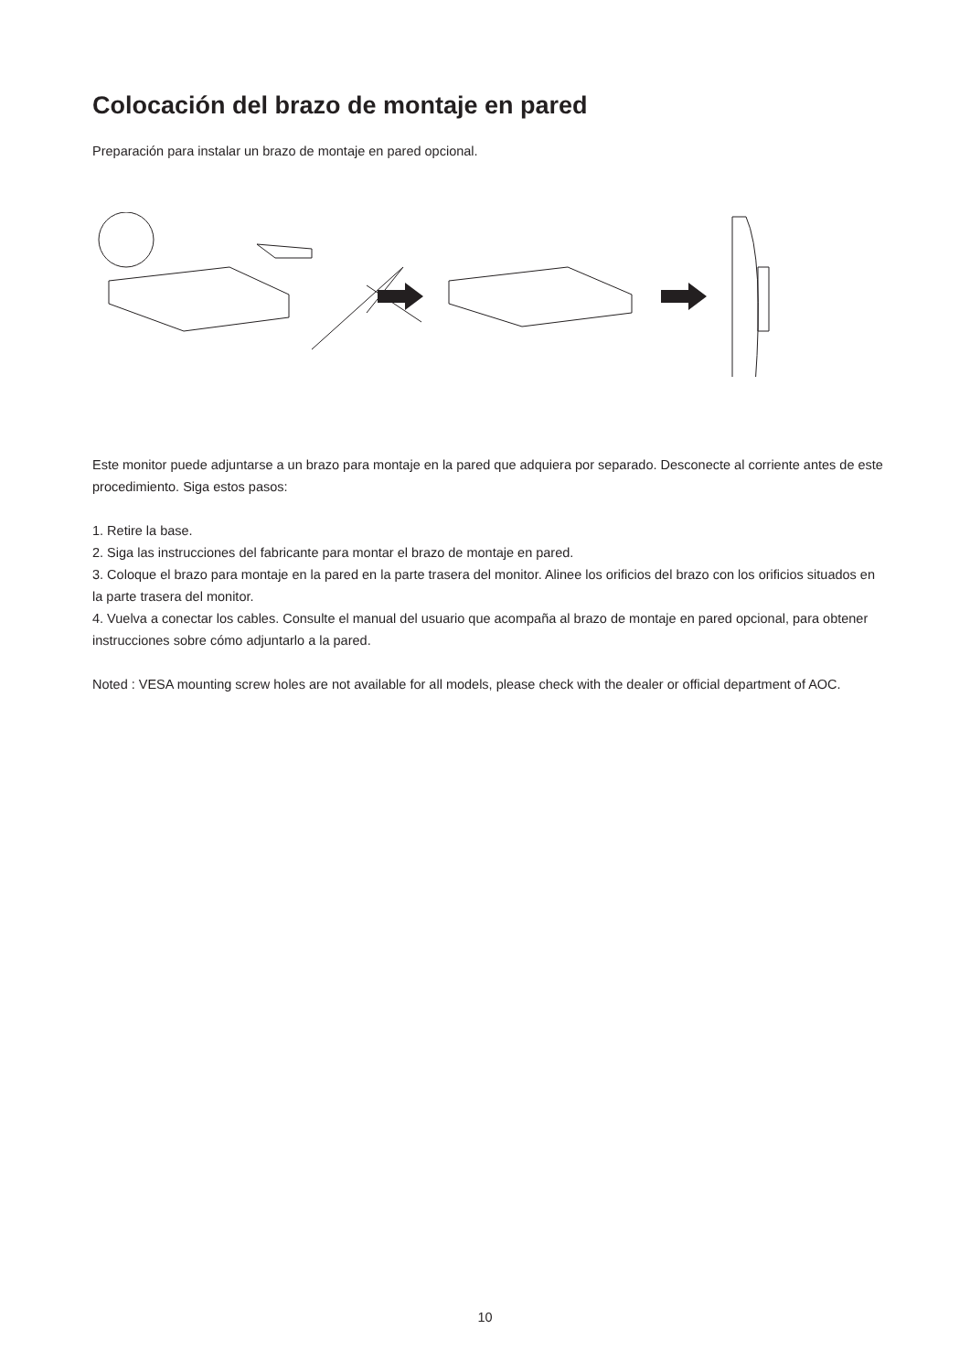Colocación del brazo de montaje en pared
Preparación para instalar un brazo de montaje en pared opcional.
Este monitor puede adjuntarse a un brazo para montaje en la pared que adquiera por separado. Desconecte al corriente antes de este procedimiento. Siga estos pasos:
1. Retire la base.
2. Siga las instrucciones del fabricante para montar el brazo de montaje en pared.
3. Coloque el brazo para montaje en la pared en la parte trasera del monitor. Alinee los orificios del brazo con los orificios situados en la parte trasera del monitor.
4. Vuelva a conectar los cables. Consulte el manual del usuario que acompaña al brazo de montaje en pared opcional, para obtener instrucciones sobre cómo adjuntarlo a la pared.
Noted : VESA mounting screw holes are not available for all models, please check with the dealer or official department of AOC.
10